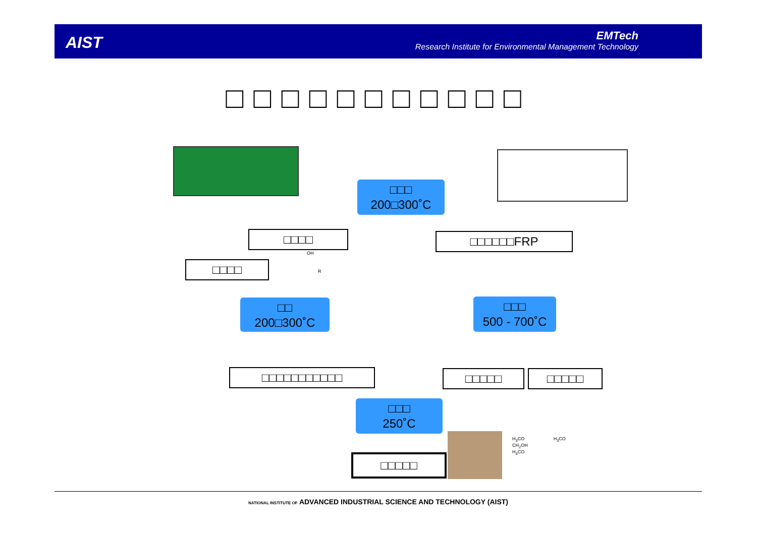AIST
EMTech
Research Institute for Environmental Management Technology
□□□□□□□□□□□
□□□
200□300˚C
□□□□ □□□□□□FRP
□□□□
□□
200□300˚C
□□□
500 - 700˚C
□□□□□□□□□□□ □□□□□ □□□□□
□□□
250˚C
□□□□□
H<sub>3</sub>CO H<sub>3</sub>CO
CH<sub>2</sub>OH
H<sub>3</sub>CO
OH
R
NATIONAL INSTITUTE OF ADVANCED INDUSTRIAL SCIENCE AND TECHNOLOGY (AIST)